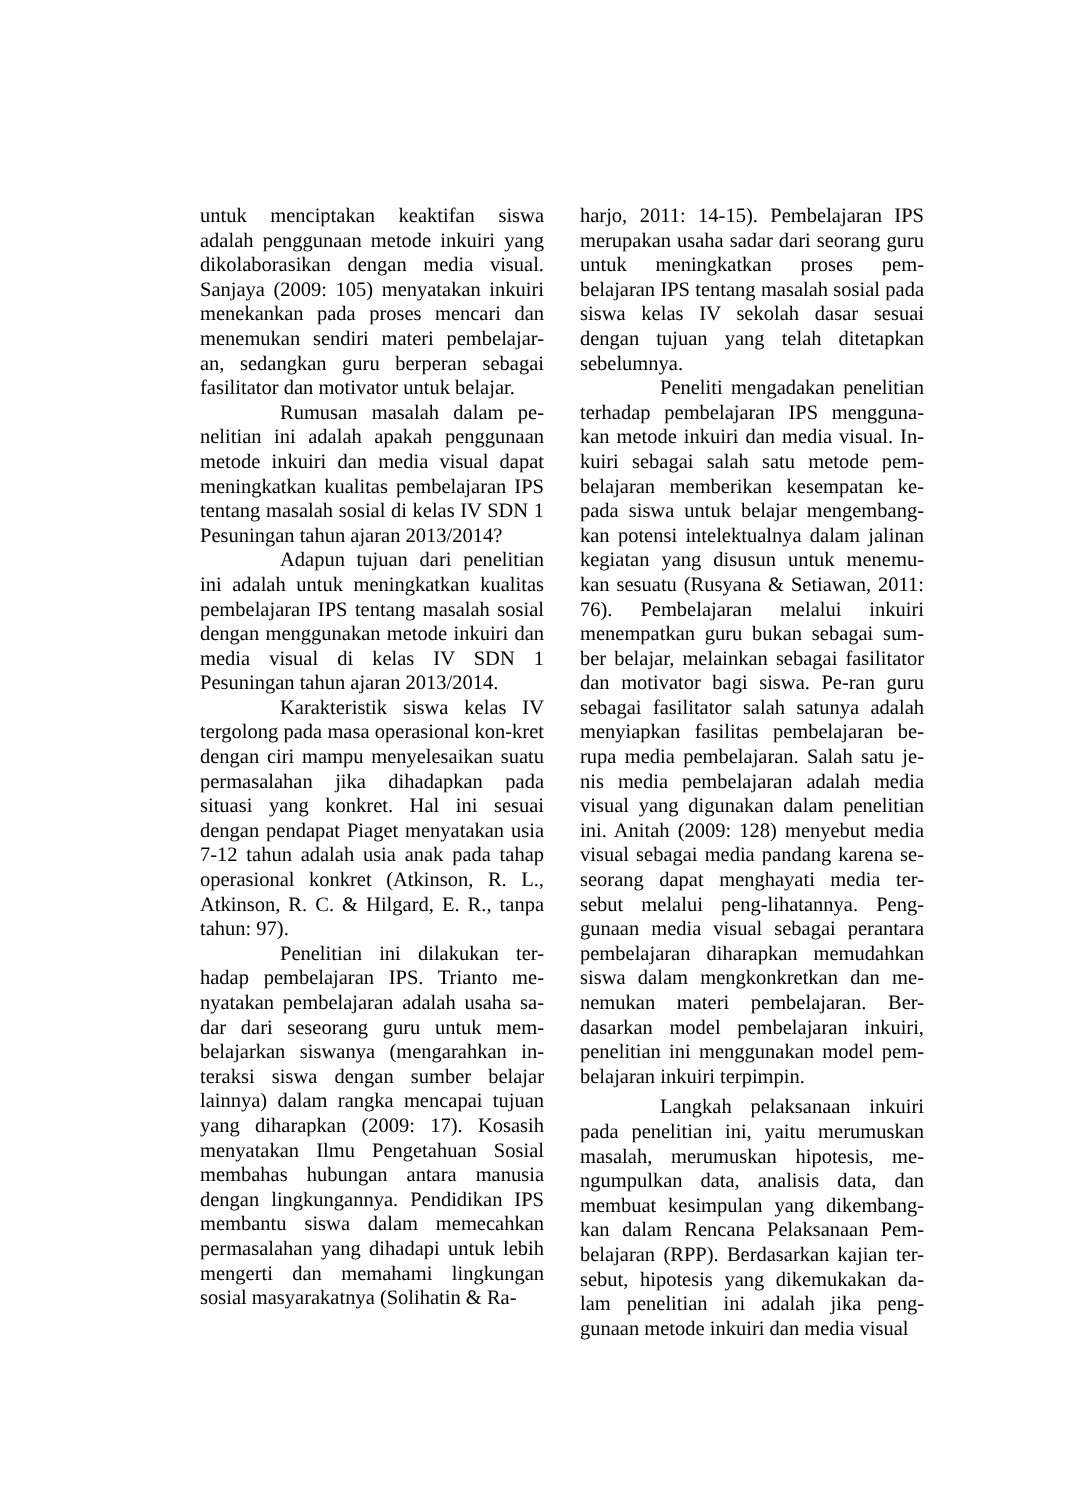untuk menciptakan keaktifan siswa adalah penggunaan metode inkuiri yang dikolaborasikan dengan media visual. Sanjaya (2009: 105) menyatakan inkuiri menekankan pada proses mencari dan menemukan sendiri materi pembelajar-an, sedangkan guru berperan sebagai fasilitator dan motivator untuk belajar.
Rumusan masalah dalam pe-nelitian ini adalah apakah penggunaan metode inkuiri dan media visual dapat meningkatkan kualitas pembelajaran IPS tentang masalah sosial di kelas IV SDN 1 Pesuningan tahun ajaran 2013/2014?
Adapun tujuan dari penelitian ini adalah untuk meningkatkan kualitas pembelajaran IPS tentang masalah sosial dengan menggunakan metode inkuiri dan media visual di kelas IV SDN 1 Pesuningan tahun ajaran 2013/2014.
Karakteristik siswa kelas IV tergolong pada masa operasional kon-kret dengan ciri mampu menyelesaikan suatu permasalahan jika dihadapkan pada situasi yang konkret. Hal ini sesuai dengan pendapat Piaget menyatakan usia 7-12 tahun adalah usia anak pada tahap operasional konkret (Atkinson, R. L., Atkinson, R. C. & Hilgard, E. R., tanpa tahun: 97).
Penelitian ini dilakukan ter-hadap pembelajaran IPS. Trianto me-nyatakan pembelajaran adalah usaha sa-dar dari seseorang guru untuk mem-belajarkan siswanya (mengarahkan in-teraksi siswa dengan sumber belajar lainnya) dalam rangka mencapai tujuan yang diharapkan (2009: 17). Kosasih menyatakan Ilmu Pengetahuan Sosial membahas hubungan antara manusia dengan lingkungannya. Pendidikan IPS membantu siswa dalam memecahkan permasalahan yang dihadapi untuk lebih mengerti dan memahami lingkungan sosial masyarakatnya (Solihatin & Ra-
harjo, 2011: 14-15). Pembelajaran IPS merupakan usaha sadar dari seorang guru untuk meningkatkan proses pem-belajaran IPS tentang masalah sosial pada siswa kelas IV sekolah dasar sesuai dengan tujuan yang telah ditetapkan sebelumnya.
Peneliti mengadakan penelitian terhadap pembelajaran IPS mengguna-kan metode inkuiri dan media visual. In-kuiri sebagai salah satu metode pem-belajaran memberikan kesempatan ke-pada siswa untuk belajar mengembang-kan potensi intelektualnya dalam jalinan kegiatan yang disusun untuk menemu-kan sesuatu (Rusyana & Setiawan, 2011: 76). Pembelajaran melalui inkuiri menempatkan guru bukan sebagai sum-ber belajar, melainkan sebagai fasilitator dan motivator bagi siswa. Pe-ran guru sebagai fasilitator salah satunya adalah menyiapkan fasilitas pembelajaran be-rupa media pembelajaran. Salah satu je-nis media pembelajaran adalah media visual yang digunakan dalam penelitian ini. Anitah (2009: 128) menyebut media visual sebagai media pandang karena se-seorang dapat menghayati media ter-sebut melalui peng-lihatannya. Peng-gunaan media visual sebagai perantara pembelajaran diharapkan memudahkan siswa dalam mengkonkretkan dan me-nemukan materi pembelajaran. Ber-dasarkan model pembelajaran inkuiri, penelitian ini menggunakan model pem-belajaran inkuiri terpimpin.
Langkah pelaksanaan inkuiri pada penelitian ini, yaitu merumuskan masalah, merumuskan hipotesis, me-ngumpulkan data, analisis data, dan membuat kesimpulan yang dikembang-kan dalam Rencana Pelaksanaan Pem-belajaran (RPP). Berdasarkan kajian ter-sebut, hipotesis yang dikemukakan da-lam penelitian ini adalah jika peng-gunaan metode inkuiri dan media visual